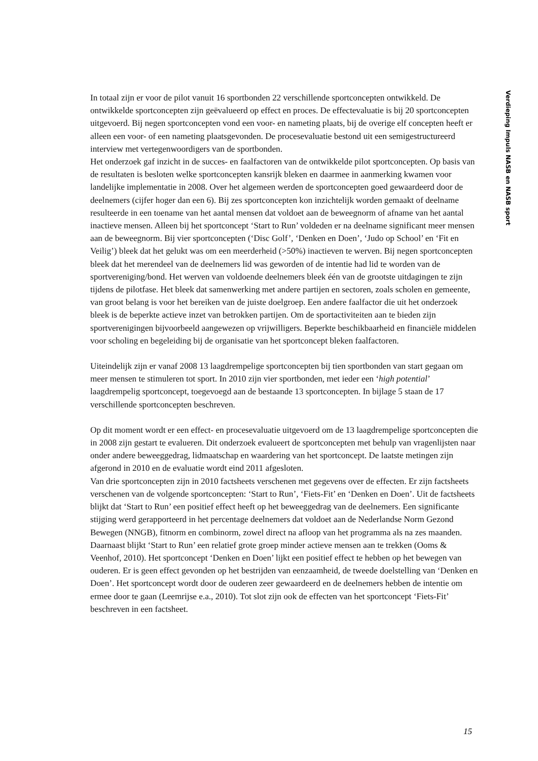Verdieping Impuls NASB en NASB sport
In totaal zijn er voor de pilot vanuit 16 sportbonden 22 verschillende sportconcepten ontwikkeld. De ontwikkelde sportconcepten zijn geëvalueerd op effect en proces. De effectevaluatie is bij 20 sportconcepten uitgevoerd. Bij negen sportconcepten vond een voor- en nameting plaats, bij de overige elf concepten heeft er alleen een voor- of een nameting plaatsgevonden. De procesevaluatie bestond uit een semigestructureerd interview met vertegenwoordigers van de sportbonden.
Het onderzoek gaf inzicht in de succes- en faalfactoren van de ontwikkelde pilot sportconcepten. Op basis van de resultaten is besloten welke sportconcepten kansrijk bleken en daarmee in aanmerking kwamen voor landelijke implementatie in 2008. Over het algemeen werden de sportconcepten goed gewaardeerd door de deelnemers (cijfer hoger dan een 6). Bij zes sportconcepten kon inzichtelijk worden gemaakt of deelname resulteerde in een toename van het aantal mensen dat voldoet aan de beweegnorm of afname van het aantal inactieve mensen. Alleen bij het sportconcept ‘Start to Run’ voldeden er na deelname significant meer mensen aan de beweegnorm. Bij vier sportconcepten (‘Disc Golf’, ‘Denken en Doen’, ‘Judo op School’ en ‘Fit en Veilig’) bleek dat het gelukt was om een meerderheid (>50%) inactieven te werven. Bij negen sportconcepten bleek dat het merendeel van de deelnemers lid was geworden of de intentie had lid te worden van de sportvereniging/bond. Het werven van voldoende deelnemers bleek één van de grootste uitdagingen te zijn tijdens de pilotfase. Het bleek dat samenwerking met andere partijen en sectoren, zoals scholen en gemeente, van groot belang is voor het bereiken van de juiste doelgroep. Een andere faalfactor die uit het onderzoek bleek is de beperkte actieve inzet van betrokken partijen. Om de sportactiviteiten aan te bieden zijn sportverenigingen bijvoorbeeld aangewezen op vrijwilligers. Beperkte beschikbaarheid en financiële middelen voor scholing en begeleiding bij de organisatie van het sportconcept bleken faalfactoren.
Uiteindelijk zijn er vanaf 2008 13 laagdrempelige sportconcepten bij tien sportbonden van start gegaan om meer mensen te stimuleren tot sport. In 2010 zijn vier sportbonden, met ieder een ‘high potential’ laagdrempelig sportconcept, toegevoegd aan de bestaande 13 sportconcepten. In bijlage 5 staan de 17 verschillende sportconcepten beschreven.
Op dit moment wordt er een effect- en procesevaluatie uitgevoerd om de 13 laagdrempelige sportconcepten die in 2008 zijn gestart te evalueren. Dit onderzoek evalueert de sportconcepten met behulp van vragenlijsten naar onder andere beweeggedrag, lidmaatschap en waardering van het sportconcept. De laatste metingen zijn afgerond in 2010 en de evaluatie wordt eind 2011 afgesloten.
Van drie sportconcepten zijn in 2010 factsheets verschenen met gegevens over de effecten. Er zijn factsheets verschenen van de volgende sportconcepten: ‘Start to Run’, ‘Fiets-Fit’ en ‘Denken en Doen’. Uit de factsheets blijkt dat ‘Start to Run’ een positief effect heeft op het beweeggedrag van de deelnemers. Een significante stijging werd gerapporteerd in het percentage deelnemers dat voldoet aan de Nederlandse Norm Gezond Bewegen (NNGB), fitnorm en combinorm, zowel direct na afloop van het programma als na zes maanden. Daarnaast blijkt ‘Start to Run’ een relatief grote groep minder actieve mensen aan te trekken (Ooms & Veenhof, 2010). Het sportconcept ‘Denken en Doen’ lijkt een positief effect te hebben op het bewegen van ouderen. Er is geen effect gevonden op het bestrijden van eenzaamheid, de tweede doelstelling van ‘Denken en Doen’. Het sportconcept wordt door de ouderen zeer gewaardeerd en de deelnemers hebben de intentie om ermee door te gaan (Leemrijse e.a., 2010). Tot slot zijn ook de effecten van het sportconcept ‘Fiets-Fit’ beschreven in een factsheet.
15